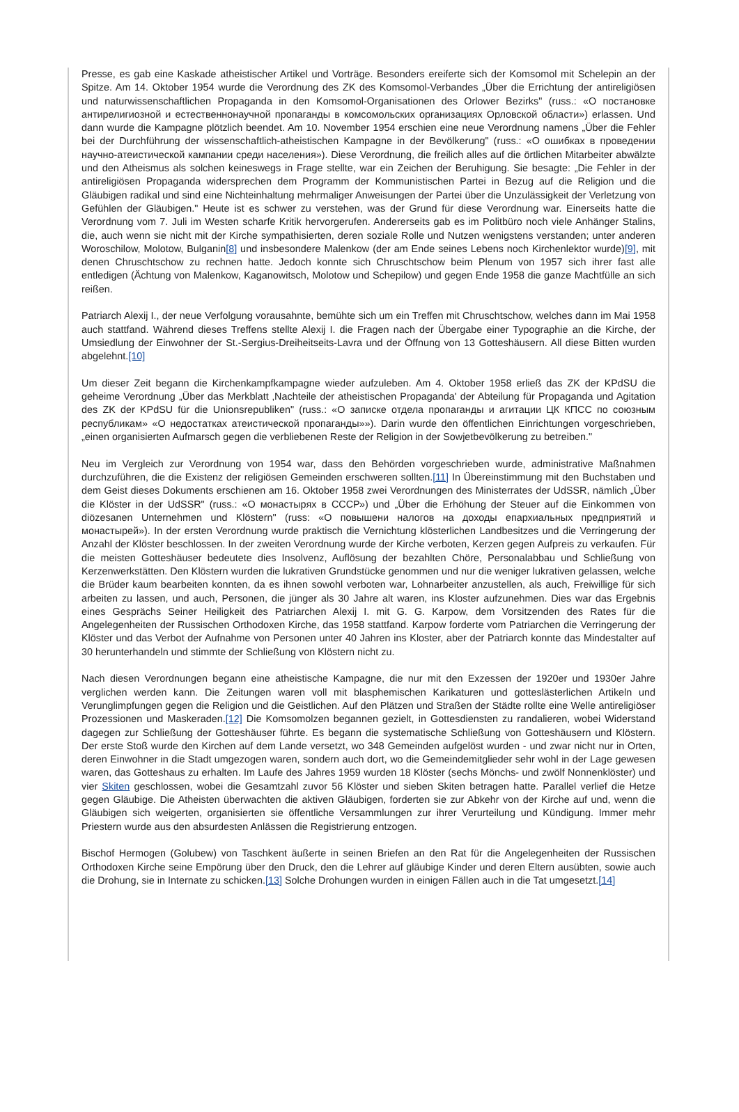Presse, es gab eine Kaskade atheistischer Artikel und Vorträge. Besonders ereiferte sich der Komsomol mit Schelepin an der Spitze. Am 14. Oktober 1954 wurde die Verordnung des ZK des Komsomol-Verbandes „Über die Errichtung der antireligiösen und naturwissenschaftlichen Propaganda in den Komsomol-Organisationen des Orlower Bezirks" (russ.: «О постановке антирелигиозной и естественнонаучной пропаганды в комсомольских организациях Орловской области») erlassen. Und dann wurde die Kampagne plötzlich beendet. Am 10. November 1954 erschien eine neue Verordnung namens „Über die Fehler bei der Durchführung der wissenschaftlich-atheistischen Kampagne in der Bevölkerung" (russ.: «О ошибках в проведении научно-атеистической кампании среди населения»). Diese Verordnung, die freilich alles auf die örtlichen Mitarbeiter abwälzte und den Atheismus als solchen keineswegs in Frage stellte, war ein Zeichen der Beruhigung. Sie besagte: „Die Fehler in der antireligiösen Propaganda widersprechen dem Programm der Kommunistischen Partei in Bezug auf die Religion und die Gläubigen radikal und sind eine Nichteinhaltung mehrmaliger Anweisungen der Partei über die Unzulässigkeit der Verletzung von Gefühlen der Gläubigen." Heute ist es schwer zu verstehen, was der Grund für diese Verordnung war. Einerseits hatte die Verordnung vom 7. Juli im Westen scharfe Kritik hervorgerufen. Andererseits gab es im Politbüro noch viele Anhänger Stalins, die, auch wenn sie nicht mit der Kirche sympathisierten, deren soziale Rolle und Nutzen wenigstens verstanden; unter anderen Woroschilow, Molotow, Bulganin[8] und insbesondere Malenkow (der am Ende seines Lebens noch Kirchenlektor wurde)[9], mit denen Chruschtschow zu rechnen hatte. Jedoch konnte sich Chruschtschow beim Plenum von 1957 sich ihrer fast alle entledigen (Ächtung von Malenkow, Kaganowitsch, Molotow und Schepilow) und gegen Ende 1958 die ganze Machtfülle an sich reißen.
Patriarch Alexij I., der neue Verfolgung vorausahnte, bemühte sich um ein Treffen mit Chruschtschow, welches dann im Mai 1958 auch stattfand. Während dieses Treffens stellte Alexij I. die Fragen nach der Übergabe einer Typographie an die Kirche, der Umsiedlung der Einwohner der St.-Sergius-Dreiheitseits-Lavra und der Öffnung von 13 Gotteshäusern. All diese Bitten wurden abgelehnt.[10]
Um dieser Zeit begann die Kirchenkampfkampagne wieder aufzuleben. Am 4. Oktober 1958 erließ das ZK der KPdSU die geheime Verordnung „Über das Merkblatt ‚Nachteile der atheistischen Propaganda' der Abteilung für Propaganda und Agitation des ZK der KPdSU für die Unionsrepubliken" (russ.: «О записке отдела пропаганды и агитации ЦК КПСС по союзным республикам» «О недостатках атеистической пропаганды»»). Darin wurde den öffentlichen Einrichtungen vorgeschrieben, „einen organisierten Aufmarsch gegen die verbliebenen Reste der Religion in der Sowjetbevölkerung zu betreiben."
Neu im Vergleich zur Verordnung von 1954 war, dass den Behörden vorgeschrieben wurde, administrative Maßnahmen durchzuführen, die die Existenz der religiösen Gemeinden erschweren sollten.[11] In Übereinstimmung mit den Buchstaben und dem Geist dieses Dokuments erschienen am 16. Oktober 1958 zwei Verordnungen des Ministerrates der UdSSR, nämlich „Über die Klöster in der UdSSR" (russ.: «О монастырях в СССР») und „Über die Erhöhung der Steuer auf die Einkommen von diözesanen Unternehmen und Klöstern" (russ: «О повышени налогов на доходы епархиальных предприятий и монастырей»). In der ersten Verordnung wurde praktisch die Vernichtung klösterlichen Landbesitzes und die Verringerung der Anzahl der Klöster beschlossen. In der zweiten Verordnung wurde der Kirche verboten, Kerzen gegen Aufpreis zu verkaufen. Für die meisten Gotteshäuser bedeutete dies Insolvenz, Auflösung der bezahlten Chöre, Personalabbau und Schließung von Kerzenwerkstätten. Den Klöstern wurden die lukrativen Grundstücke genommen und nur die weniger lukrativen gelassen, welche die Brüder kaum bearbeiten konnten, da es ihnen sowohl verboten war, Lohnarbeiter anzustellen, als auch, Freiwillige für sich arbeiten zu lassen, und auch, Personen, die jünger als 30 Jahre alt waren, ins Kloster aufzunehmen. Dies war das Ergebnis eines Gesprächs Seiner Heiligkeit des Patriarchen Alexij I. mit G. G. Karpow, dem Vorsitzenden des Rates für die Angelegenheiten der Russischen Orthodoxen Kirche, das 1958 stattfand. Karpow forderte vom Patriarchen die Verringerung der Klöster und das Verbot der Aufnahme von Personen unter 40 Jahren ins Kloster, aber der Patriarch konnte das Mindestalter auf 30 herunterhandeln und stimmte der Schließung von Klöstern nicht zu.
Nach diesen Verordnungen begann eine atheistische Kampagne, die nur mit den Exzessen der 1920er und 1930er Jahre verglichen werden kann. Die Zeitungen waren voll mit blasphemischen Karikaturen und gotteslästerlichen Artikeln und Verunglimpfungen gegen die Religion und die Geistlichen. Auf den Plätzen und Straßen der Städte rollte eine Welle antireligiöser Prozessionen und Maskeraden.[12] Die Komsomolzen begannen gezielt, in Gottesdiensten zu randalieren, wobei Widerstand dagegen zur Schließung der Gotteshäuser führte. Es begann die systematische Schließung von Gotteshäusern und Klöstern. Der erste Stoß wurde den Kirchen auf dem Lande versetzt, wo 348 Gemeinden aufgelöst wurden - und zwar nicht nur in Orten, deren Einwohner in die Stadt umgezogen waren, sondern auch dort, wo die Gemeindemitglieder sehr wohl in der Lage gewesen waren, das Gotteshaus zu erhalten. Im Laufe des Jahres 1959 wurden 18 Klöster (sechs Mönchs- und zwölf Nonnenklöster) und vier Skiten geschlossen, wobei die Gesamtzahl zuvor 56 Klöster und sieben Skiten betragen hatte. Parallel verlief die Hetze gegen Gläubige. Die Atheisten überwachten die aktiven Gläubigen, forderten sie zur Abkehr von der Kirche auf und, wenn die Gläubigen sich weigerten, organisierten sie öffentliche Versammlungen zur ihrer Verurteilung und Kündigung. Immer mehr Priestern wurde aus den absurdesten Anlässen die Registrierung entzogen.
Bischof Hermogen (Golubew) von Taschkent äußerte in seinen Briefen an den Rat für die Angelegenheiten der Russischen Orthodoxen Kirche seine Empörung über den Druck, den die Lehrer auf gläubige Kinder und deren Eltern ausübten, sowie auch die Drohung, sie in Internate zu schicken.[13] Solche Drohungen wurden in einigen Fällen auch in die Tat umgesetzt.[14]